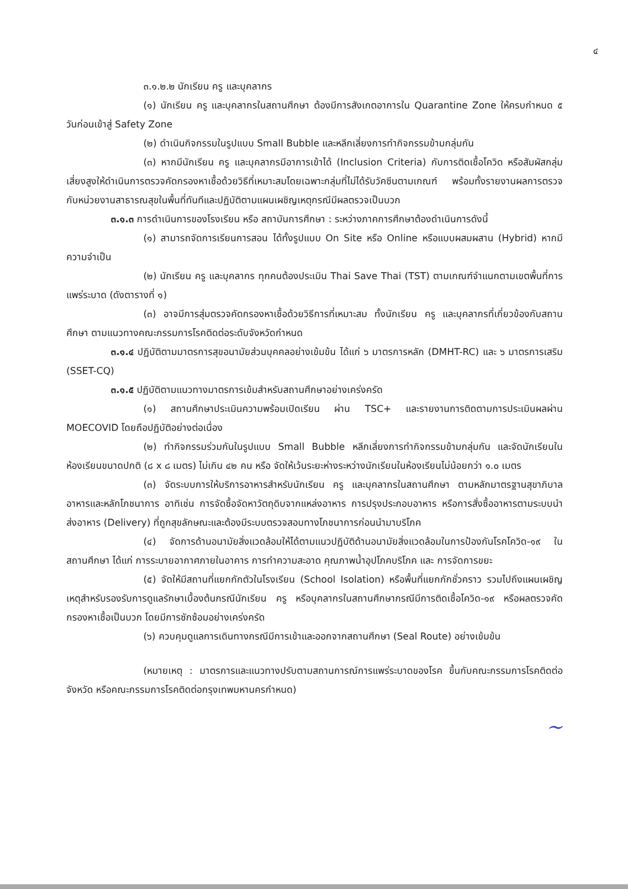๔
๓.๑.๒.๒ นักเรียน ครู และบุคลากร
(๑) นักเรียน ครู และบุคลากรในสถานศึกษา ต้องมีการสังเกตอาการใน Quarantine Zone ให้ครบกำหนด ๕ วันก่อนเข้าสู่ Safety Zone
(๒) ดำเนินกิจกรรมในรูปแบบ Small Bubble และหลีกเลี่ยงการทำกิจกรรมข้ามกลุ่มกัน
(๓) หากมีนักเรียน ครู และบุคลากรมีอาการเข้าได้ (Inclusion Criteria) กับการติดเชื้อโควิด หรือสัมผัสกลุ่มเสี่ยงสูงให้ดำเนินการตรวจคัดกรองหาเชื้อด้วยวิธีที่เหมาะสมโดยเฉพาะกลุ่มที่ไม่ได้รับวัคซีนตามเกณฑ์ พร้อมทั้งรายงานผลการตรวจกับหน่วยงานสาธารณสุขในพื้นที่ทันทีและปฏิบัติตามแผนเผชิญเหตุกรณีมีผลตรวจเป็นบวก
๓.๑.๓ การดำเนินการของโรงเรียน หรือ สถาบันการศึกษา : ระหว่างภาคการศึกษาต้องดำเนินการดังนี้
(๑) สามารถจัดการเรียนการสอน ได้ทั้งรูปแบบ On Site หรือ Online หรือแบบผสมผสาน (Hybrid) หากมีความจำเป็น
(๒) นักเรียน ครู และบุคลากร ทุกคนต้องประเมิน Thai Save Thai (TST) ตามเกณฑ์จำแนกตามเขตพื้นที่การแพร่ระบาด (ดังตารางที่ ๑)
(๓) อาจมีการสุ่มตรวจคัดกรองหาเชื้อด้วยวิธีการที่เหมาะสม ทั้งนักเรียน ครู และบุคลากรที่เกี่ยวข้องกับสถานศึกษา ตามแนวทางคณะกรรมการโรคติดต่อระดับจังหวัดกำหนด
๓.๑.๔ ปฏิบัติตามมาตรการสุขอนามัยส่วนบุคคลอย่างเข้มข้น ได้แก่ ๖ มาตรการหลัก (DMHT-RC) และ ๖ มาตรการเสริม (SSET-CQ)
๓.๑.๕ ปฏิบัติตามแนวทางมาตรการเข้มสำหรับสถานศึกษาอย่างเคร่งครัด
(๑) สถานศึกษาประเมินความพร้อมเปิดเรียน ผ่าน TSC+ และรายงานการติดตามการประเมินผลผ่าน MOECOVID โดยถือปฏิบัติอย่างต่อเนื่อง
(๒) ทำกิจกรรมร่วมกันในรูปแบบ Small Bubble หลีกเลี่ยงการทำกิจกรรมข้ามกลุ่มกัน และจัดนักเรียนในห้องเรียนขนาดปกติ (๘ x ๘ เมตร) ไม่เกิน ๔๒ คน หรือ จัดให้เว้นระยะห่างระหว่างนักเรียนในห้องเรียนไม่น้อยกว่า ๑.๐ เมตร
(๓) จัดระบบการให้บริการอาหารสำหรับนักเรียน ครู และบุคลากรในสถานศึกษา ตามหลักมาตรฐานสุขาภิบาลอาหารและหลักโภชนาการ อาทิเช่น การจัดซื้อจัดหาวัตถุดิบจากแหล่งอาหาร การปรุงประกอบอาหาร หรือการสั่งซื้ออาหารตามระบบนำส่งอาหาร (Delivery) ที่ถูกสุขลักษณะและต้องมีระบบตรวจสอบทางโภชนาการก่อนนำมาบริโภค
(๔) จัดการด้านอนามัยสิ่งแวดล้อมให้ได้ตามแนวปฏิบัติด้านอนามัยสิ่งแวดล้อมในการป้องกันโรคโควิด-๑๙ ในสถานศึกษา ได้แก่ การระบายอากาศภายในอาคาร การทำความสะอาด คุณภาพน้ำอุปโภคบริโภค และ การจัดการขยะ
(๕) จัดให้มีสถานที่แยกกักตัวในโรงเรียน (School Isolation) หรือพื้นที่แยกกักชั่วคราว รวมไปถึงแผนเผชิญเหตุสำหรับรองรับการดูแลรักษาเบื้องต้นกรณีนักเรียน ครู หรือบุคลากรในสถานศึกษากรณีมีการติดเชื้อโควิด-๑๙ หรือผลตรวจคัดกรองหาเชื้อเป็นบวก โดยมีการซักซ้อมอย่างเคร่งครัด
(๖) ควบคุมดูแลการเดินทางกรณีมีการเข้าและออกจากสถานศึกษา (Seal Route) อย่างเข้มข้น
(หมายเหตุ : มาตรการและแนวทางปรับตามสถานการณ์การแพร่ระบาดของโรค ขึ้นกับคณะกรรมการโรคติดต่อจังหวัด หรือคณะกรรมการโรคติดต่อกรุงเทพมหานครกำหนด)
~